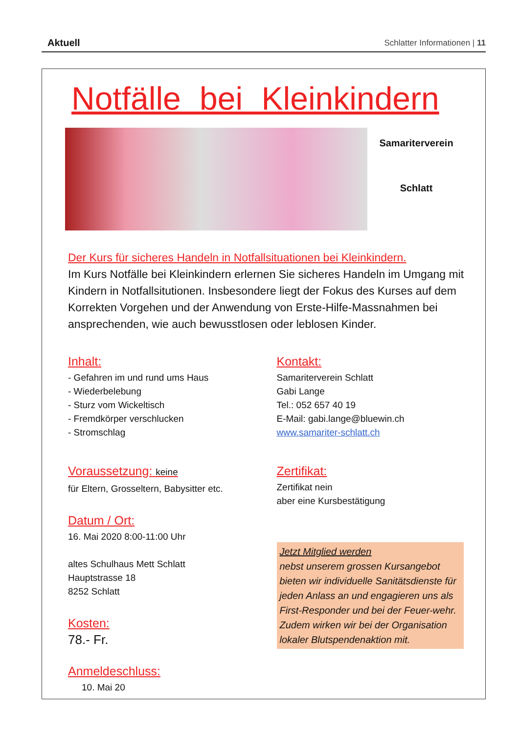Aktuell Schlatter Informationen | 11
Notfälle bei Kleinkindern
Samariterverein
Schlatt
Der Kurs für sicheres Handeln in Notfallsituationen bei Kleinkindern.
Im Kurs Notfälle bei Kleinkindern erlernen Sie sicheres Handeln im Umgang mit Kindern in Notfallsitutionen. Insbesondere liegt der Fokus des Kurses auf dem Korrekten Vorgehen und der Anwendung von Erste-Hilfe-Massnahmen bei ansprechenden, wie auch bewusstlosen oder leblosen Kinder.
Inhalt:
- Gefahren im und rund ums Haus
- Wiederbelebung
- Sturz vom Wickeltisch
- Fremdkörper verschlucken
- Stromschlag
Voraussetzung: keine
für Eltern, Grosseltern, Babysitter etc.
Datum / Ort:
16. Mai 2020 8:00-11:00 Uhr
altes Schulhaus Mett Schlatt
Hauptstrasse 18
8252 Schlatt
Kosten:
78.- Fr.
Anmeldeschluss:
10. Mai 20
Kontakt:
Samariterverein Schlatt
Gabi Lange
Tel.: 052 657 40 19
E-Mail: gabi.lange@bluewin.ch
www.samariter-schlatt.ch
Zertifikat:
Zertifikat nein
aber eine Kursbestätigung
Jetzt Mitglied werden
nebst unserem grossen Kursangebot bieten wir individuelle Sanitätsdienste für jeden Anlass an und engagieren uns als First-Responder und bei der Feuer-wehr. Zudem wirken wir bei der Organisation lokaler Blutspendenaktion mit.